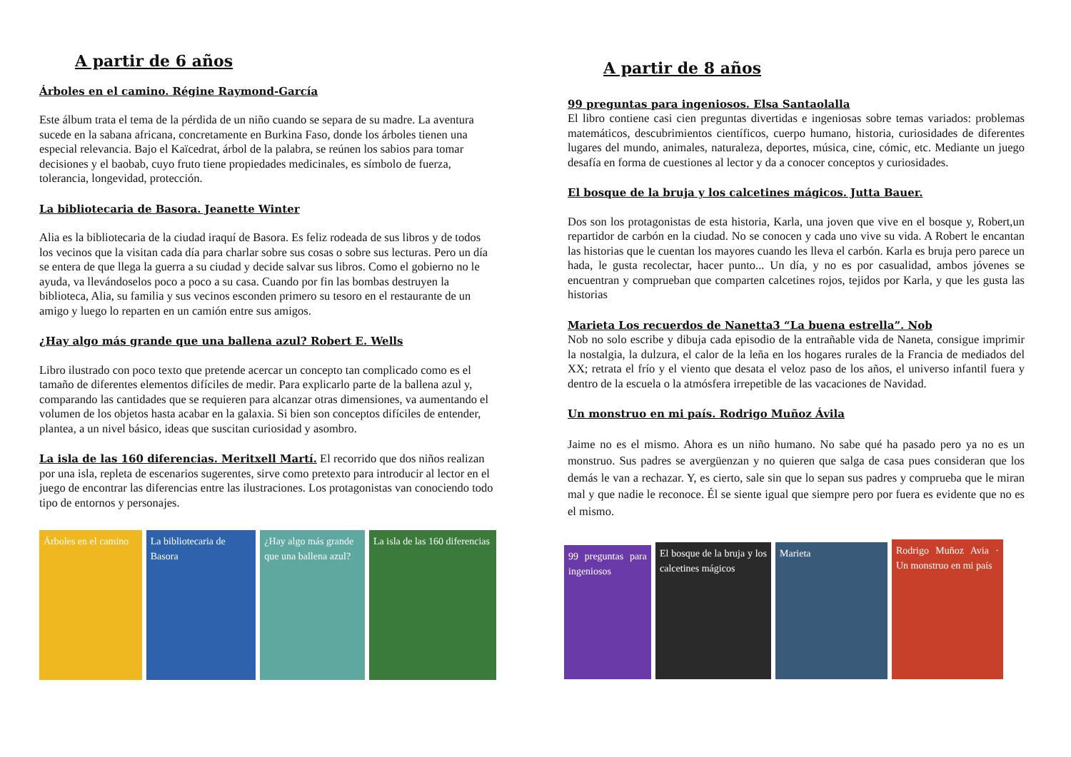A partir de 6 años
Árboles en el camino. Régine Raymond-García
Este álbum trata el tema de la pérdida de un niño cuando se separa de su madre. La aventura sucede en la sabana africana, concretamente en Burkina Faso, donde los árboles tienen una especial relevancia. Bajo el Kaïcedrat, árbol de la palabra, se reúnen los sabios para tomar decisiones y el baobab, cuyo fruto tiene propiedades medicinales, es símbolo de fuerza, tolerancia, longevidad, protección.
La bibliotecaria de Basora. Jeanette Winter
Alia es la bibliotecaria de la ciudad iraquí de Basora. Es feliz rodeada de sus libros y de todos los vecinos que la visitan cada día para charlar sobre sus cosas o sobre sus lecturas. Pero un día se entera de que llega la guerra a su ciudad y decide salvar sus libros. Como el gobierno no le ayuda, va llevándoselos poco a poco a su casa. Cuando por fin las bombas destruyen la biblioteca, Alia, su familia y sus vecinos esconden primero su tesoro en el restaurante de un amigo y luego lo reparten en un camión entre sus amigos.
¿Hay algo más grande que una ballena azul? Robert E. Wells
Libro ilustrado con poco texto que pretende acercar un concepto tan complicado como es el tamaño de diferentes elementos difíciles de medir. Para explicarlo parte de la ballena azul y, comparando las cantidades que se requieren para alcanzar otras dimensiones, va aumentando el volumen de los objetos hasta acabar en la galaxia. Si bien son conceptos difíciles de entender, plantea, a un nivel básico, ideas que suscitan curiosidad y asombro.
La isla de las 160 diferencias. Meritxell Martí. El recorrido que dos niños realizan por una isla, repleta de escenarios sugerentes, sirve como pretexto para introducir al lector en el juego de encontrar las diferencias entre las ilustraciones. Los protagonistas van conociendo todo tipo de entornos y personajes.
Árboles en el camino
La bibliotecaria de Basora
¿Hay algo más grande que una ballena azul?
La isla de las 160 diferencias
A partir de 8 años
99 preguntas para ingeniosos. Elsa Santaolalla
El libro contiene casi cien preguntas divertidas e ingeniosas sobre temas variados: problemas matemáticos, descubrimientos científicos, cuerpo humano, historia, curiosidades de diferentes lugares del mundo, animales, naturaleza, deportes, música, cine, cómic, etc. Mediante un juego desafía en forma de cuestiones al lector y da a conocer conceptos y curiosidades.
El bosque de la bruja y los calcetines mágicos. Jutta Bauer.
Dos son los protagonistas de esta historia, Karla, una joven que vive en el bosque y, Robert,un repartidor de carbón en la ciudad. No se conocen y cada uno vive su vida. A Robert le encantan las historias que le cuentan los mayores cuando les lleva el carbón. Karla es bruja pero parece un hada, le gusta recolectar, hacer punto... Un día, y no es por casualidad, ambos jóvenes se encuentran y comprueban que comparten calcetines rojos, tejidos por Karla, y que les gusta las historias
Marieta Los recuerdos de Nanetta3 “La buena estrella”. Nob
Nob no solo escribe y dibuja cada episodio de la entrañable vida de Naneta, consigue imprimir la nostalgia, la dulzura, el calor de la leña en los hogares rurales de la Francia de mediados del XX; retrata el frío y el viento que desata el veloz paso de los años, el universo infantil fuera y dentro de la escuela o la atmósfera irrepetible de las vacaciones de Navidad.
Un monstruo en mi país. Rodrigo Muñoz Ávila
Jaime no es el mismo. Ahora es un niño humano. No sabe qué ha pasado pero ya no es un monstruo. Sus padres se avergüenzan y no quieren que salga de casa pues consideran que los demás le van a rechazar. Y, es cierto, sale sin que lo sepan sus padres y comprueba que le miran mal y que nadie le reconoce. Él se siente igual que siempre pero por fuera es evidente que no es el mismo.
99 preguntas para ingeniosos
El bosque de la bruja y los calcetines mágicos
Marieta
Rodrigo Muñoz Avia · Un monstruo en mi país